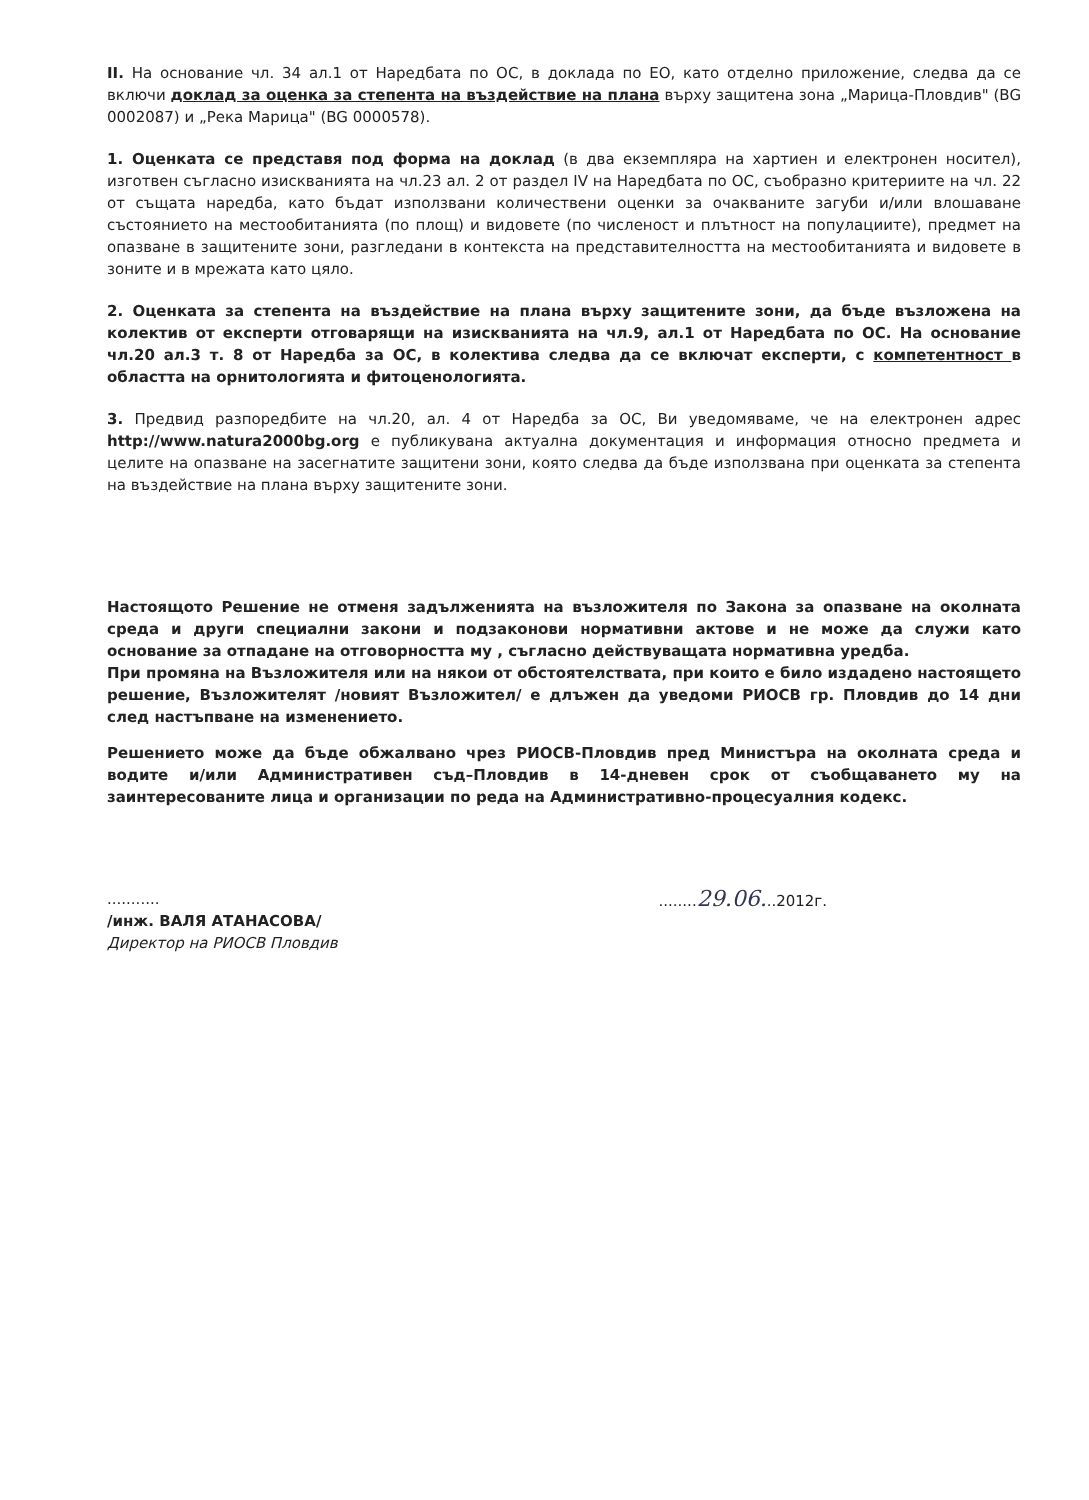II. На основание чл. 34 ал.1 от Наредбата по ОС, в доклада по ЕО, като отделно приложение, следва да се включи доклад за оценка за степента на въздействие на плана върху защитена зона „Марица-Пловдив" (BG 0002087) и „Река Марица" (BG 0000578).
1. Оценката се представя под форма на доклад (в два екземпляра на хартиен и електронен носител), изготвен съгласно изискванията на чл.23 ал. 2 от раздел IV на Наредбата по ОС, съобразно критериите на чл. 22 от същата наредба, като бъдат използвани количествени оценки за очакваните загуби и/или влошаване състоянието на местообитанията (по площ) и видовете (по численост и плътност на популациите), предмет на опазване в защитените зони, разгледани в контекста на представителността на местообитанията и видовете в зоните и в мрежата като цяло.
2. Оценката за степента на въздействие на плана върху защитените зони, да бъде възложена на колектив от експерти отговарящи на изискванията на чл.9, ал.1 от Наредбата по ОС. На основание чл.20 ал.3 т. 8 от Наредба за ОС, в колектива следва да се включат експерти, с компетентност в областта на орнитологията и фитоценологията.
3. Предвид разпоредбите на чл.20, ал. 4 от Наредба за ОС, Ви уведомяваме, че на електронен адрес http://www.natura2000bg.org е публикувана актуална документация и информация относно предмета и целите на опазване на засегнатите защитени зони, която следва да бъде използвана при оценката за степента на въздействие на плана върху защитените зони.
Настоящото Решение не отменя задълженията на възложителя по Закона за опазване на околната среда и други специални закони и подзаконови нормативни актове и не може да служи като основание за отпадане на отговорността му , съгласно действуващата нормативна уредба.
При промяна на Възложителя или на някои от обстоятелствата, при които е било издадено настоящето решение, Възложителят /новият Възложител/ е длъжен да уведоми РИОСВ гр. Пловдив до 14 дни след настъпване на изменението.
Решението може да бъде обжалвано чрез РИОСВ-Пловдив пред Министъра на околната среда и водите и/или Административен съд–Пловдив в 14-дневен срок от съобщаването му на заинтересованите лица и организации по реда на Административно-процесуалния кодекс.
...........
/инж. ВАЛЯ АТАНАСОВА/
Директор на РИОСВ Пловдив
........29.06...2012г.